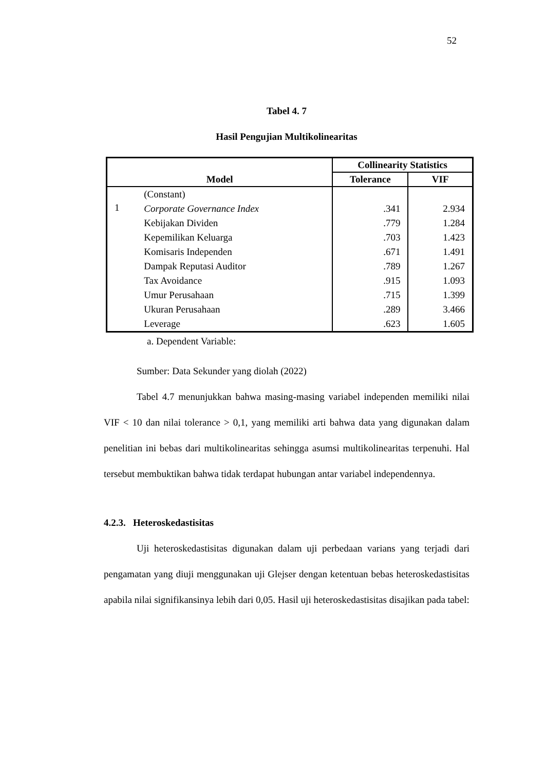52
Tabel 4. 7
Hasil Pengujian Multikolinearitas
| Model | | Collinearity Statistics | |
| --- | --- | --- | --- |
| | | Tolerance | VIF |
| 1 | (Constant) | | |
| | Corporate Governance Index | .341 | 2.934 |
| | Kebijakan Dividen | .779 | 1.284 |
| | Kepemilikan Keluarga | .703 | 1.423 |
| | Komisaris Independen | .671 | 1.491 |
| | Dampak Reputasi Auditor | .789 | 1.267 |
| | Tax Avoidance | .915 | 1.093 |
| | Umur Perusahaan | .715 | 1.399 |
| | Ukuran Perusahaan | .289 | 3.466 |
| | Leverage | .623 | 1.605 |
a. Dependent Variable:
Sumber: Data Sekunder yang diolah (2022)
Tabel 4.7 menunjukkan bahwa masing-masing variabel independen memiliki nilai VIF < 10 dan nilai tolerance > 0,1, yang memiliki arti bahwa data yang digunakan dalam penelitian ini bebas dari multikolinearitas sehingga asumsi multikolinearitas terpenuhi. Hal tersebut membuktikan bahwa tidak terdapat hubungan antar variabel independennya.
4.2.3. Heteroskedastisitas
Uji heteroskedastisitas digunakan dalam uji perbedaan varians yang terjadi dari pengamatan yang diuji menggunakan uji Glejser dengan ketentuan bebas heteroskedastisitas apabila nilai signifikansinya lebih dari 0,05. Hasil uji heteroskedastisitas disajikan pada tabel: